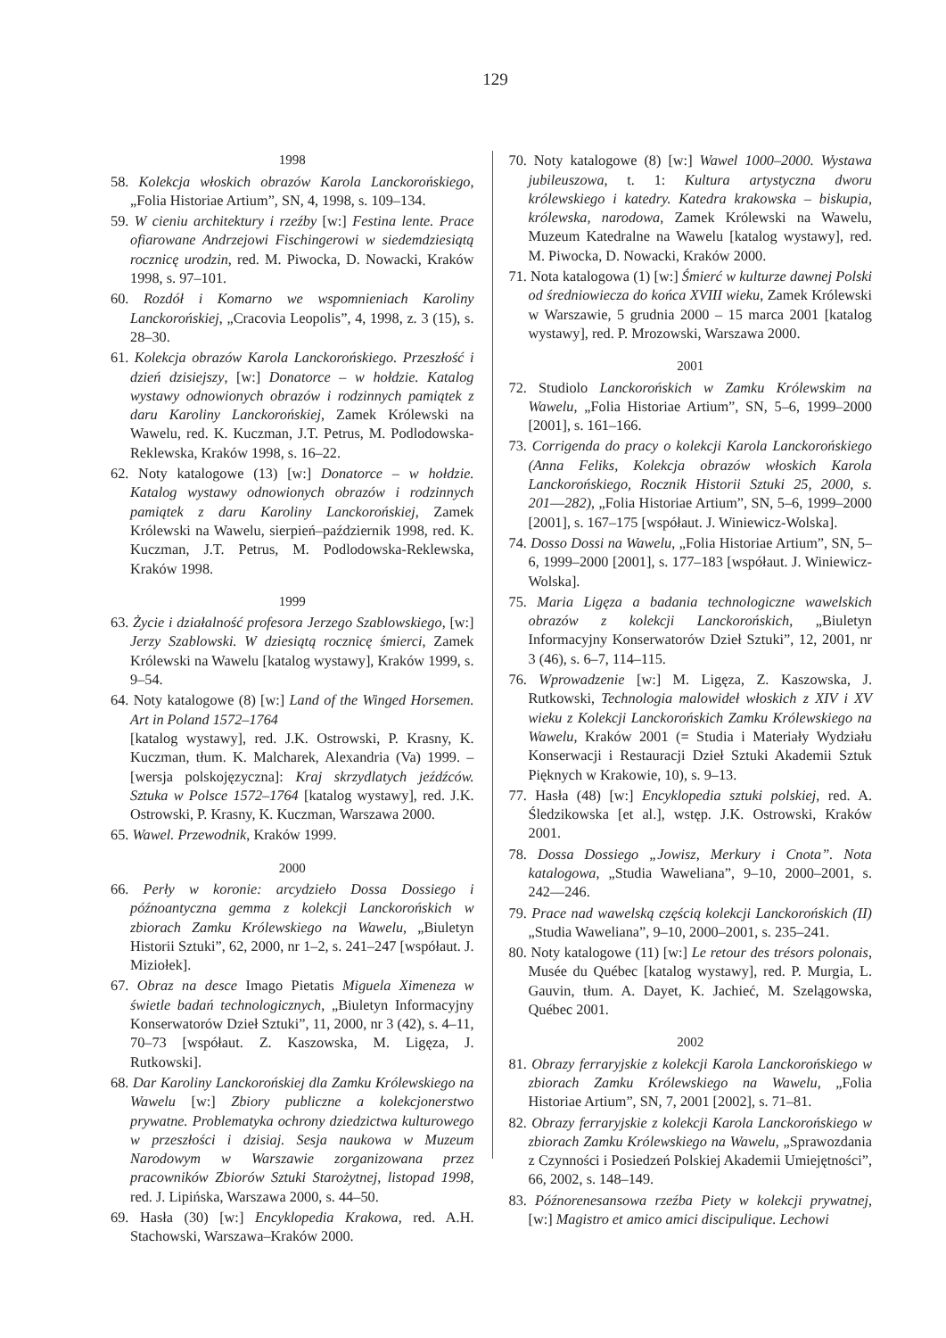129
1998
58. Kolekcja włoskich obrazów Karola Lanckorońskiego, „Folia Historiae Artium”, SN, 4, 1998, s. 109–134.
59. W cieniu architektury i rzeźby [w:] Festina lente. Prace ofiarowane Andrzejowi Fischingerowi w siedemdziesiątą rocznicę urodzin, red. M. Piwocka, D. Nowacki, Kraków 1998, s. 97–101.
60. Rozdół i Komarno we wspomnieniach Karoliny Lanckorońskiej, „Cracovia Leopolis”, 4, 1998, z. 3 (15), s. 28–30.
61. Kolekcja obrazów Karola Lanckorońskiego. Przeszłość i dzień dzisiejszy, [w:] Donatorce – w hołdzie. Katalog wystawy odnowionych obrazów i rodzinnych pamiątek z daru Karoliny Lanckorońskiej, Zamek Królewski na Wawelu, red. K. Kuczman, J.T. Petrus, M. Podlodowska-Reklewska, Kraków 1998, s. 16–22.
62. Noty katalogowe (13) [w:] Donatorce – w hołdzie. Katalog wystawy odnowionych obrazów i rodzinnych pamiątek z daru Karoliny Lanckorońskiej, Zamek Królewski na Wawelu, sierpień–październik 1998, red. K. Kuczman, J.T. Petrus, M. Podlodowska-Reklewska, Kraków 1998.
1999
63. Życie i działalność profesora Jerzego Szablowskiego, [w:] Jerzy Szablowski. W dziesiątą rocznicę śmierci, Zamek Królewski na Wawelu [katalog wystawy], Kraków 1999, s. 9–54.
64. Noty katalogowe (8) [w:] Land of the Winged Horsemen. Art in Poland 1572–1764
[katalog wystawy], red. J.K. Ostrowski, P. Krasny, K. Kuczman, tłum. K. Malcharek, Alexandria (Va) 1999. – [wersja polskojęzyczna]: Kraj skrzydlatych jeźdźców. Sztuka w Polsce 1572–1764 [katalog wystawy], red. J.K. Ostrowski, P. Krasny, K. Kuczman, Warszawa 2000.
65. Wawel. Przewodnik, Kraków 1999.
2000
66. Perły w koronie: arcydzieło Dossa Dossiego i późnoantyczna gemma z kolekcji Lanckorońskich w zbiorach Zamku Królewskiego na Wawelu, „Biuletyn Historii Sztuki”, 62, 2000, nr 1–2, s. 241–247 [współaut. J. Miziołek].
67. Obraz na desce Imago Pietatis Miguela Ximeneza w świetle badań technologicznych, „Biuletyn Informacyjny Konserwatorów Dzieł Sztuki”, 11, 2000, nr 3 (42), s. 4–11, 70–73 [współaut. Z. Kaszowska, M. Ligęza, J. Rutkowski].
68. Dar Karoliny Lanckorońskiej dla Zamku Królewskiego na Wawelu [w:] Zbiory publiczne a kolekcjonerstwo prywatne. Problematyka ochrony dziedzictwa kulturowego w przeszłości i dzisiaj. Sesja naukowa w Muzeum Narodowym w Warszawie zorganizowana przez pracowników Zbiorów Sztuki Starożytnej, listopad 1998, red. J. Lipińska, Warszawa 2000, s. 44–50.
69. Hasła (30) [w:] Encyklopedia Krakowa, red. A.H. Stachowski, Warszawa–Kraków 2000.
70. Noty katalogowe (8) [w:] Wawel 1000–2000. Wystawa jubileuszowa, t. 1: Kultura artystyczna dworu królewskiego i katedry. Katedra krakowska – biskupia, królewska, narodowa, Zamek Królewski na Wawelu, Muzeum Katedralne na Wawelu [katalog wystawy], red. M. Piwocka, D. Nowacki, Kraków 2000.
71. Nota katalogowa (1) [w:] Śmierć w kulturze dawnej Polski od średniowiecza do końca XVIII wieku, Zamek Królewski w Warszawie, 5 grudnia 2000 – 15 marca 2001 [katalog wystawy], red. P. Mrozowski, Warszawa 2000.
2001
72. Studiolo Lanckorońskich w Zamku Królewskim na Wawelu, „Folia Historiae Artium”, SN, 5–6, 1999–2000 [2001], s. 161–166.
73. Corrigenda do pracy o kolekcji Karola Lanckorońskiego (Anna Feliks, Kolekcja obrazów włoskich Karola Lanckorońskiego, Rocznik Historii Sztuki 25, 2000, s. 201––282), „Folia Historiae Artium”, SN, 5–6, 1999–2000 [2001], s. 167–175 [współaut. J. Winiewicz-Wolska].
74. Dosso Dossi na Wawelu, „Folia Historiae Artium”, SN, 5–6, 1999–2000 [2001], s. 177–183 [współaut. J. Winiewicz-Wolska].
75. Maria Ligęza a badania technologiczne wawelskich obrazów z kolekcji Lanckorońskich, „Biuletyn Informacyjny Konserwatorów Dzieł Sztuki”, 12, 2001, nr 3 (46), s. 6–7, 114–115.
76. Wprowadzenie [w:] M. Ligęza, Z. Kaszowska, J. Rutkowski, Technologia malowideł włoskich z XIV i XV wieku z Kolekcji Lanckorońskich Zamku Królewskiego na Wawelu, Kraków 2001 (= Studia i Materiały Wydziału Konserwacji i Restauracji Dzieł Sztuki Akademii Sztuk Pięknych w Krakowie, 10), s. 9–13.
77. Hasła (48) [w:] Encyklopedia sztuki polskiej, red. A. Śledzikowska [et al.], wstęp. J.K. Ostrowski, Kraków 2001.
78. Dossa Dossiego „Jowisz, Merkury i Cnota”. Nota katalogowa, „Studia Waweliana”, 9–10, 2000–2001, s. 242––246.
79. Prace nad wawelską częścią kolekcji Lanckorońskich (II) „Studia Waweliana”, 9–10, 2000–2001, s. 235–241.
80. Noty katalogowe (11) [w:] Le retour des trésors polonais, Musée du Québec [katalog wystawy], red. P. Murgia, L. Gauvin, tłum. A. Dayet, K. Jachieć, M. Szelągowska, Québec 2001.
2002
81. Obrazy ferraryjskie z kolekcji Karola Lanckorońskiego w zbiorach Zamku Królewskiego na Wawelu, „Folia Historiae Artium”, SN, 7, 2001 [2002], s. 71–81.
82. Obrazy ferraryjskie z kolekcji Karola Lanckorońskiego w zbiorach Zamku Królewskiego na Wawelu, „Sprawozdania z Czynności i Posiedzeń Polskiej Akademii Umiejętności”, 66, 2002, s. 148–149.
83. Późnorenesansowa rzeźba Piety w kolekcji prywatnej, [w:] Magistro et amico amici discipulique. Lechowi